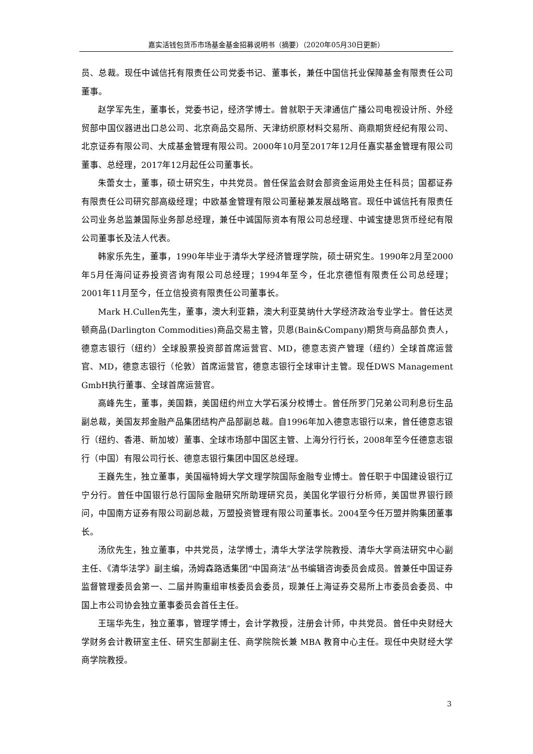嘉实活钱包货币市场基金基金招募说明书（摘要）（2020年05月30日更新）
员、总裁。现任中诚信托有限责任公司党委书记、董事长，兼任中国信托业保障基金有限责任公司董事。
赵学军先生，董事长，党委书记，经济学博士。曾就职于天津通信广播公司电视设计所、外经贸部中国仪器进出口总公司、北京商品交易所、天津纺织原材料交易所、商鼎期货经纪有限公司、北京证券有限公司、大成基金管理有限公司。2000年10月至2017年12月任嘉实基金管理有限公司董事、总经理，2017年12月起任公司董事长。
朱蕾女士，董事，硕士研究生，中共党员。曾任保监会财会部资金运用处主任科员；国都证券有限责任公司研究部高级经理；中欧基金管理有限公司董秘兼发展战略官。现任中诚信托有限责任公司业务总监兼国际业务部总经理，兼任中诚国际资本有限公司总经理、中诚宝捷思货币经纪有限公司董事长及法人代表。
韩家乐先生，董事，1990年毕业于清华大学经济管理学院，硕士研究生。1990年2月至2000年5月任海问证券投资咨询有限公司总经理；1994年至今，任北京德恒有限责任公司总经理；2001年11月至今，任立信投资有限责任公司董事长。
Mark H.Cullen先生，董事，澳大利亚籍，澳大利亚莫纳什大学经济政治专业学士。曾任达灵顿商品(Darlington Commodities)商品交易主管，贝恩(Bain&Company)期货与商品部负责人，德意志银行（纽约）全球股票投资部首席运营官、MD，德意志资产管理（纽约）全球首席运营官、MD，德意志银行（伦敦）首席运营官，德意志银行全球审计主管。现任DWS Management GmbH执行董事、全球首席运营官。
高峰先生，董事，美国籍，美国纽约州立大学石溪分校博士。曾任所罗门兄弟公司利息衍生品副总裁，美国友邦金融产品集团结构产品部副总裁。自1996年加入德意志银行以来，曾任德意志银行（纽约、香港、新加坡）董事、全球市场部中国区主管、上海分行行长，2008年至今任德意志银行（中国）有限公司行长、德意志银行集团中国区总经理。
王巍先生，独立董事，美国福特姆大学文理学院国际金融专业博士。曾任职于中国建设银行辽宁分行。曾任中国银行总行国际金融研究所助理研究员，美国化学银行分析师，美国世界银行顾问，中国南方证券有限公司副总裁，万盟投资管理有限公司董事长。2004至今任万盟并购集团董事长。
汤欣先生，独立董事，中共党员，法学博士，清华大学法学院教授、清华大学商法研究中心副主任、《清华法学》副主编，汤姆森路透集团“中国商法”丛书编辑咨询委员会成员。曾兼任中国证券监督管理委员会第一、二届并购重组审核委员会委员，现兼任上海证券交易所上市委员会委员、中国上市公司协会独立董事委员会首任主任。
王瑞华先生，独立董事，管理学博士，会计学教授，注册会计师，中共党员。曾任中央财经大学财务会计教研室主任、研究生部副主任、商学院院长兼 MBA 教育中心主任。现任中央财经大学商学院教授。
3